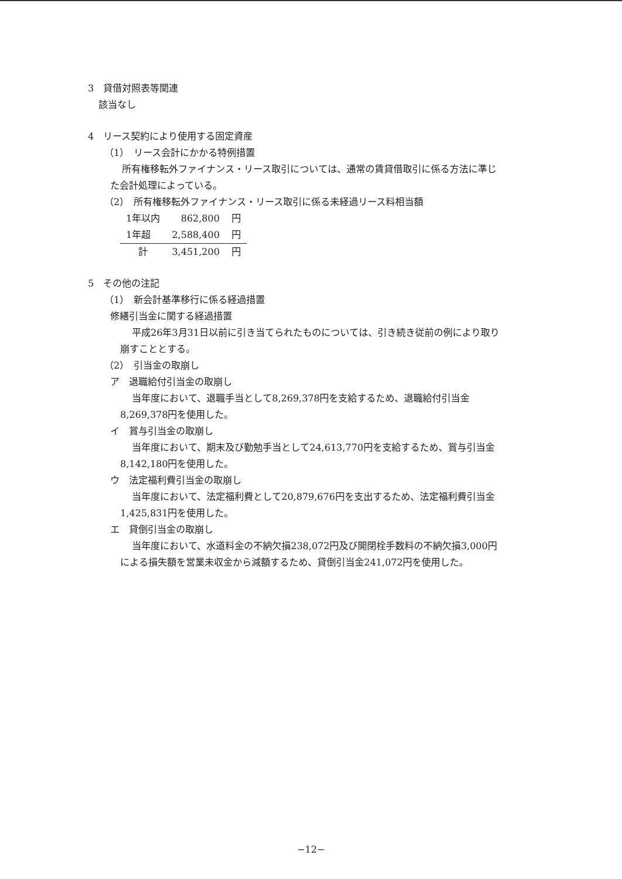3　貸借対照表等関連
該当なし
4　リース契約により使用する固定資産
（1）　リース会計にかかる特例措置
所有権移転外ファイナンス・リース取引については、通常の賃貸借取引に係る方法に準じ
た会計処理によっている。
（2）　所有権移転外ファイナンス・リース取引に係る未経過リース料相当額
| 1年以内 | 862,800 | 円 |
| 1年超 | 2,588,400 | 円 |
| 計 | 3,451,200 | 円 |
5　その他の注記
（1）　新会計基準移行に係る経過措置
修繕引当金に関する経過措置
平成26年3月31日以前に引き当てられたものについては、引き続き従前の例により取り
崩すこととする。
（2）　引当金の取崩し
ア　退職給付引当金の取崩し
当年度において、退職手当として8,269,378円を支給するため、退職給付引当金
8,269,378円を使用した。
イ　賞与引当金の取崩し
当年度において、期末及び勤勉手当として24,613,770円を支給するため、賞与引当金
8,142,180円を使用した。
ウ　法定福利費引当金の取崩し
当年度において、法定福利費として20,879,676円を支出するため、法定福利費引当金
1,425,831円を使用した。
エ　貸倒引当金の取崩し
当年度において、水道料金の不納欠損238,072円及び開閉栓手数料の不納欠損3,000円
による損失額を営業未収金から減額するため、貸倒引当金241,072円を使用した。
−12−